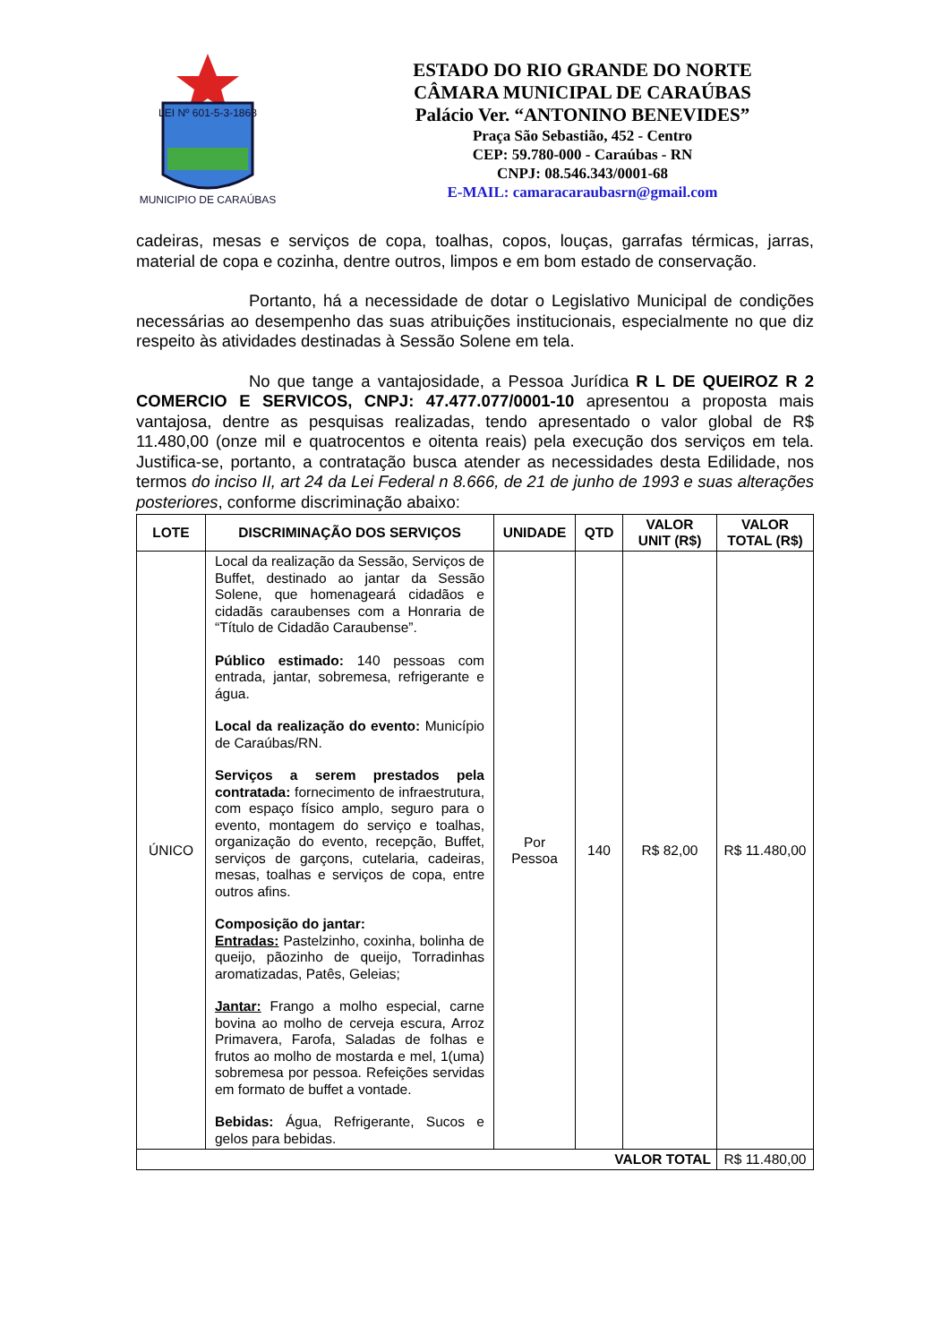LEI Nº 601-5-3-1868
MUNICIPIO DE CARAÚBAS
ESTADO DO RIO GRANDE DO NORTE
CÂMARA MUNICIPAL DE CARAÚBAS
Palácio Ver. “ANTONINO BENEVIDES”
Praça São Sebastião, 452 - Centro
CEP: 59.780-000 - Caraúbas - RN
CNPJ: 08.546.343/0001-68
E-MAIL: camaracaraubasrn@gmail.com
cadeiras, mesas e serviços de copa, toalhas, copos, louças, garrafas térmicas, jarras, material de copa e cozinha, dentre outros, limpos e em bom estado de conservação.
Portanto, há a necessidade de dotar o Legislativo Municipal de condições necessárias ao desempenho das suas atribuições institucionais, especialmente no que diz respeito às atividades destinadas à Sessão Solene em tela.
No que tange a vantajosidade, a Pessoa Jurídica R L DE QUEIROZ R 2 COMERCIO E SERVICOS, CNPJ: 47.477.077/0001-10 apresentou a proposta mais vantajosa, dentre as pesquisas realizadas, tendo apresentado o valor global de R$ 11.480,00 (onze mil e quatrocentos e oitenta reais) pela execução dos serviços em tela. Justifica-se, portanto, a contratação busca atender as necessidades desta Edilidade, nos termos do inciso II, art 24 da Lei Federal n 8.666, de 21 de junho de 1993 e suas alterações posteriores, conforme discriminação abaixo:
| LOTE | DISCRIMINAÇÃO DOS SERVIÇOS | UNIDADE | QTD | VALOR UNIT (R$) | VALOR TOTAL (R$) |
| --- | --- | --- | --- | --- | --- |
| ÚNICO | Local da realização da Sessão, Serviços de Buffet, destinado ao jantar da Sessão Solene, que homenageará cidadãos e cidadãs caraubenses com a Honraria de “Título de Cidadão Caraubense”. Público estimado: 140 pessoas com entrada, jantar, sobremesa, refrigerante e água. Local da realização do evento: Município de Caraúbas/RN. Serviços a serem prestados pela contratada: fornecimento de infraestrutura, com espaço físico amplo, seguro para o evento, montagem do serviço e toalhas, organização do evento, recepção, Buffet, serviços de garçons, cutelaria, cadeiras, mesas, toalhas e serviços de copa, entre outros afins. Composição do jantar: Entradas: Pastelzinho, coxinha, bolinha de queijo, pãozinho de queijo, Torradinhas aromatizadas, Patês, Geleias; Jantar: Frango a molho especial, carne bovina ao molho de cerveja escura, Arroz Primavera, Farofa, Saladas de folhas e frutos ao molho de mostarda e mel, 1(uma) sobremesa por pessoa. Refeições servidas em formato de buffet a vontade. Bebidas: Água, Refrigerante, Sucos e gelos para bebidas. | Por Pessoa | 140 | R$ 82,00 | R$ 11.480,00 |
| VALOR TOTAL | | | | | R$ 11.480,00 |